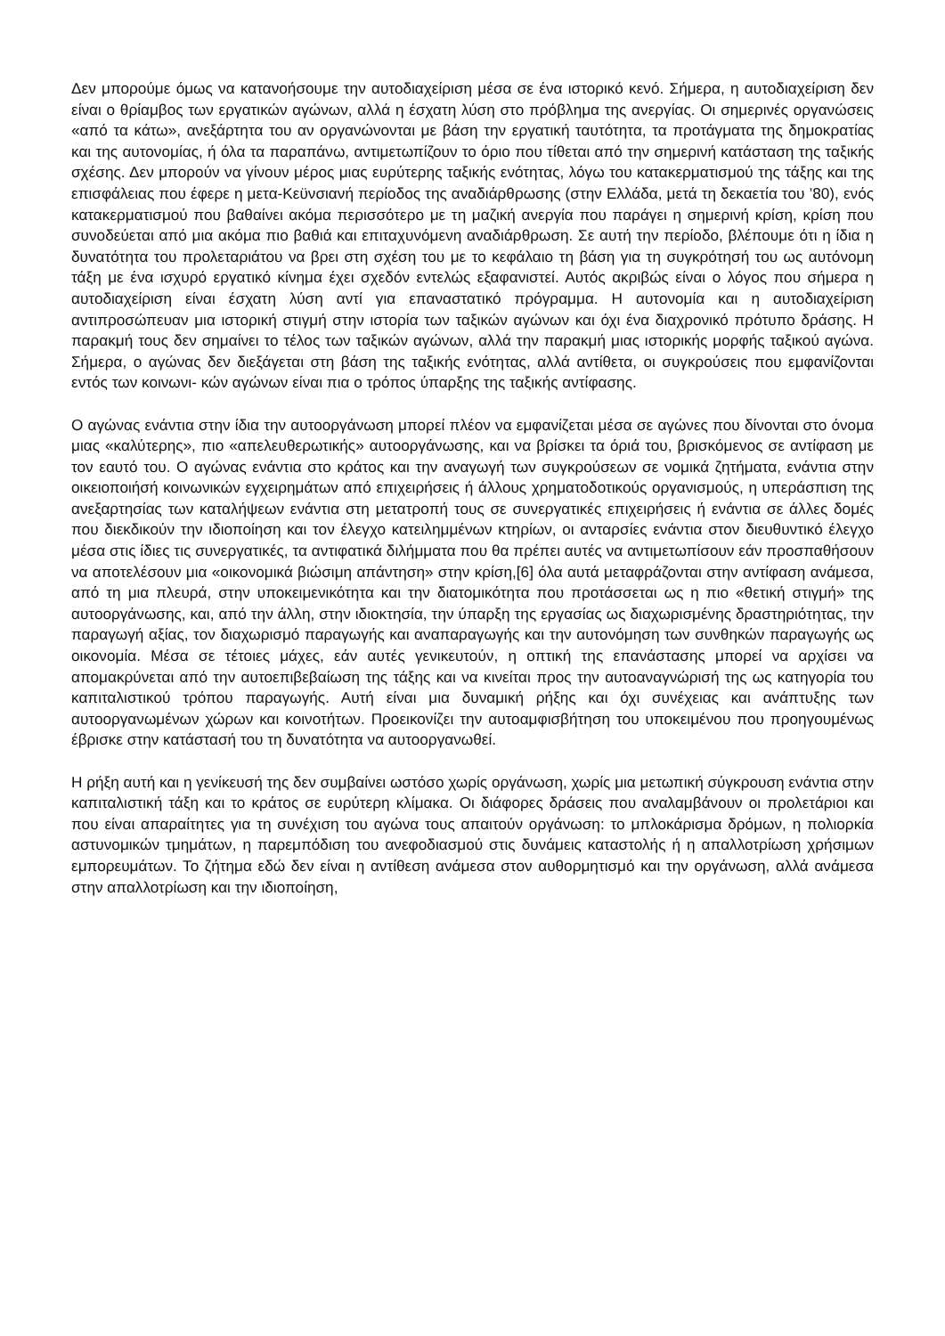Δεν μπορούμε όμως να κατανοήσουμε την αυτοδιαχείριση μέσα σε ένα ιστορικό κενό. Σήμερα, η αυτοδιαχείριση δεν είναι ο θρίαμβος των εργατικών αγώνων, αλλά η έσχατη λύση στο πρόβλημα της ανεργίας. Οι σημερινές οργανώσεις «από τα κάτω», ανεξάρτητα του αν οργανώνονται με βάση την εργατική ταυτότητα, τα προτάγματα της δημοκρατίας και της αυτονομίας, ή όλα τα παραπάνω, αντιμετωπίζουν το όριο που τίθεται από την σημερινή κατάσταση της ταξικής σχέσης. Δεν μπορούν να γίνουν μέρος μιας ευρύτερης ταξικής ενότητας, λόγω του κατακερματισμού της τάξης και της επισφάλειας που έφερε η μετα-Κεϋνσιανή περίοδος της αναδιάρθρωσης (στην Ελλάδα, μετά τη δεκαετία του ’80), ενός κατακερματισμού που βαθαίνει ακόμα περισσότερο με τη μαζική ανεργία που παράγει η σημερινή κρίση, κρίση που συνοδεύεται από μια ακόμα πιο βαθιά και επιταχυνόμενη αναδιάρθρωση. Σε αυτή την περίοδο, βλέπουμε ότι η ίδια η δυνατότητα του προλεταριάτου να βρει στη σχέση του με το κεφάλαιο τη βάση για τη συγκρότησή του ως αυτόνομη τάξη με ένα ισχυρό εργατικό κίνημα έχει σχεδόν εντελώς εξαφανιστεί. Αυτός ακριβώς είναι ο λόγος που σήμερα η αυτοδιαχείριση είναι έσχατη λύση αντί για επαναστατικό πρόγραμμα. Η αυτονομία και η αυτοδιαχείριση αντιπροσώπευαν μια ιστορική στιγμή στην ιστορία των ταξικών αγώνων και όχι ένα διαχρονικό πρότυπο δράσης. Η παρακμή τους δεν σημαίνει το τέλος των ταξικών αγώνων, αλλά την παρακμή μιας ιστορικής μορφής ταξικού αγώνα. Σήμερα, ο αγώνας δεν διεξάγεται στη βάση της ταξικής ενότητας, αλλά αντίθετα, οι συγκρούσεις που εμφανίζονται εντός των κοινωνι- κών αγώνων είναι πια ο τρόπος ύπαρξης της ταξικής αντίφασης.
Ο αγώνας ενάντια στην ίδια την αυτοοργάνωση μπορεί πλέον να εμφανίζεται μέσα σε αγώνες που δίνονται στο όνομα μιας «καλύτερης», πιο «απελευθερωτικής» αυτοοργάνωσης, και να βρίσκει τα όριά του, βρισκόμενος σε αντίφαση με τον εαυτό του. Ο αγώνας ενάντια στο κράτος και την αναγωγή των συγκρούσεων σε νομικά ζητήματα, ενάντια στην οικειοποιήσή κοινωνικών εγχειρημάτων από επιχειρήσεις ή άλλους χρηματοδοτικούς οργανισμούς, η υπεράσπιση της ανεξαρτησίας των καταλήψεων ενάντια στη μετατροπή τους σε συνεργατικές επιχειρήσεις ή ενάντια σε άλλες δομές που διεκδικούν την ιδιοποίηση και τον έλεγχο κατειλημμένων κτηρίων, οι ανταρσίες ενάντια στον διευθυντικό έλεγχο μέσα στις ίδιες τις συνεργατικές, τα αντιφατικά διλήμματα που θα πρέπει αυτές να αντιμετωπίσουν εάν προσπαθήσουν να αποτελέσουν μια «οικονομικά βιώσιμη απάντηση» στην κρίση,[6] όλα αυτά μεταφράζονται στην αντίφαση ανάμεσα, από τη μια πλευρά, στην υποκειμενικότητα και την διατομικότητα που προτάσσεται ως η πιο «θετική στιγμή» της αυτοοργάνωσης, και, από την άλλη, στην ιδιοκτησία, την ύπαρξη της εργασίας ως διαχωρισμένης δραστηριότητας, την παραγωγή αξίας, τον διαχωρισμό παραγωγής και αναπαραγωγής και την αυτονόμηση των συνθηκών παραγωγής ως οικονομία. Μέσα σε τέτοιες μάχες, εάν αυτές γενικευτούν, η οπτική της επανάστασης μπορεί να αρχίσει να απομακρύνεται από την αυτοεπιβεβαίωση της τάξης και να κινείται προς την αυτοαναγνώρισή της ως κατηγορία του καπιταλιστικού τρόπου παραγωγής. Αυτή είναι μια δυναμική ρήξης και όχι συνέχειας και ανάπτυξης των αυτοοργανωμένων χώρων και κοινοτήτων. Προεικονίζει την αυτοαμφισβήτηση του υποκειμένου που προηγουμένως έβρισκε στην κατάστασή του τη δυνατότητα να αυτοοργανωθεί.
Η ρήξη αυτή και η γενίκευσή της δεν συμβαίνει ωστόσο χωρίς οργάνωση, χωρίς μια μετωπική σύγκρουση ενάντια στην καπιταλιστική τάξη και το κράτος σε ευρύτερη κλίμακα. Οι διάφορες δράσεις που αναλαμβάνουν οι προλετάριοι και που είναι απαραίτητες για τη συνέχιση του αγώνα τους απαιτούν οργάνωση: το μπλοκάρισμα δρόμων, η πολιορκία αστυνομικών τμημάτων, η παρεμπόδιση του ανεφοδιασμού στις δυνάμεις καταστολής ή η απαλλοτρίωση χρήσιμων εμπορευμάτων. Το ζήτημα εδώ δεν είναι η αντίθεση ανάμεσα στον αυθορμητισμό και την οργάνωση, αλλά ανάμεσα στην απαλλοτρίωση και την ιδιοποίηση,